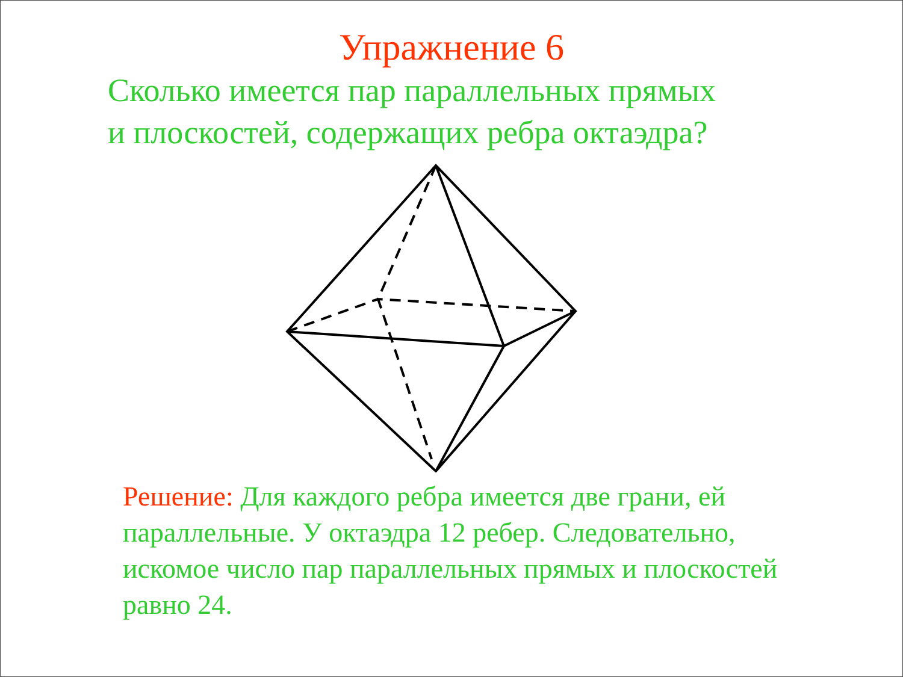Упражнение 6
Сколько имеется пар параллельных прямых
и плоскостей, содержащих ребра октаэдра?
Решение: Для каждого ребра имеется две грани, ей параллельные. У октаэдра 12 ребер. Следовательно, искомое число пар параллельных прямых и плоскостей равно 24.